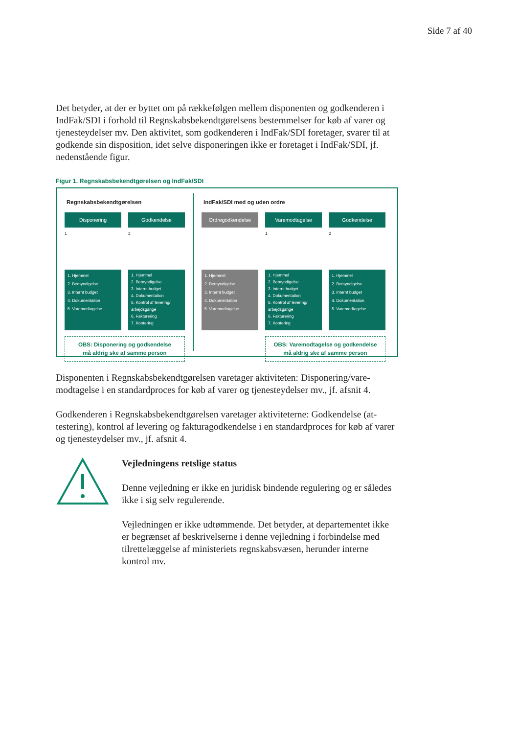Side 7 af 40
Det betyder, at der er byttet om på rækkefølgen mellem disponenten og godkende­ren i IndFak/SDI i forhold til Regnskabsbekendtgørelsens bestemmelser for køb af varer og tjenesteydelser mv. Den aktivitet, som godkenderen i IndFak/SDI foreta­ger, svarer til at godkende sin disposition, idet selve disponeringen ikke er foretaget i IndFak/SDI, jf. nedenstående figur.
Figur 1. Regnskabsbekendtgørelsen og IndFak/SDI
Regnskabsbekendtgørelsen
Disponering
1
1. Hjemmel
2. Bemyndigelse
3. Internt budget
4. Dokumentation
5. Varemodtagelse
Godkendelse
2
1. Hjemmel
2. Bemyndigelse
3. Internt budget
4. Dokumentation
5. Kontrol af levering/ arbejdsgange
6. Fakturering
7. Kontering
OBS: Disponering og godkendelse
må aldrig ske af samme person
IndFak/SDI med og uden ordre
Ordregodkendelse
1. Hjemmel
2. Bemyndigelse
3. Internt budget
4. Dokumentation
5. Varemodtagelse
Varemodtagelse
1
1. Hjemmel
2. Bemyndigelse
3. Internt budget
4. Dokumentation
5. Kontrol af levering/ arbejdsgange
6. Fakturering
7. Kontering
Godkendelse
2
1. Hjemmel
2. Bemyndigelse
3. Internt budget
4. Dokumentation
5. Varemodtagelse
OBS: Varemodtagelse og godkendelse
må aldrig ske af samme person
Disponenten i Regnskabsbekendtgørelsen varetager aktiviteten: Disponering/vare­modtagelse i en standardproces for køb af varer og tjenesteydelser mv., jf. afsnit 4.
Godkenderen i Regnskabsbekendtgørelsen varetager aktiviteterne: Godkendelse (at­testering), kontrol af levering og fakturagodkendelse i en standardproces for køb af varer og tjenesteydelser mv., jf. afsnit 4.
Vejledningens retslige status
Denne vejledning er ikke en juridisk bindende regulering og er så­ledes ikke i sig selv regulerende.
Vejledningen er ikke udtømmende. Det betyder, at departementet ikke er begrænset af beskrivelserne i denne vejledning i forbin­delse med tilrettelæggelse af ministeriets regnskabsvæsen, herun­der interne kontrol mv.